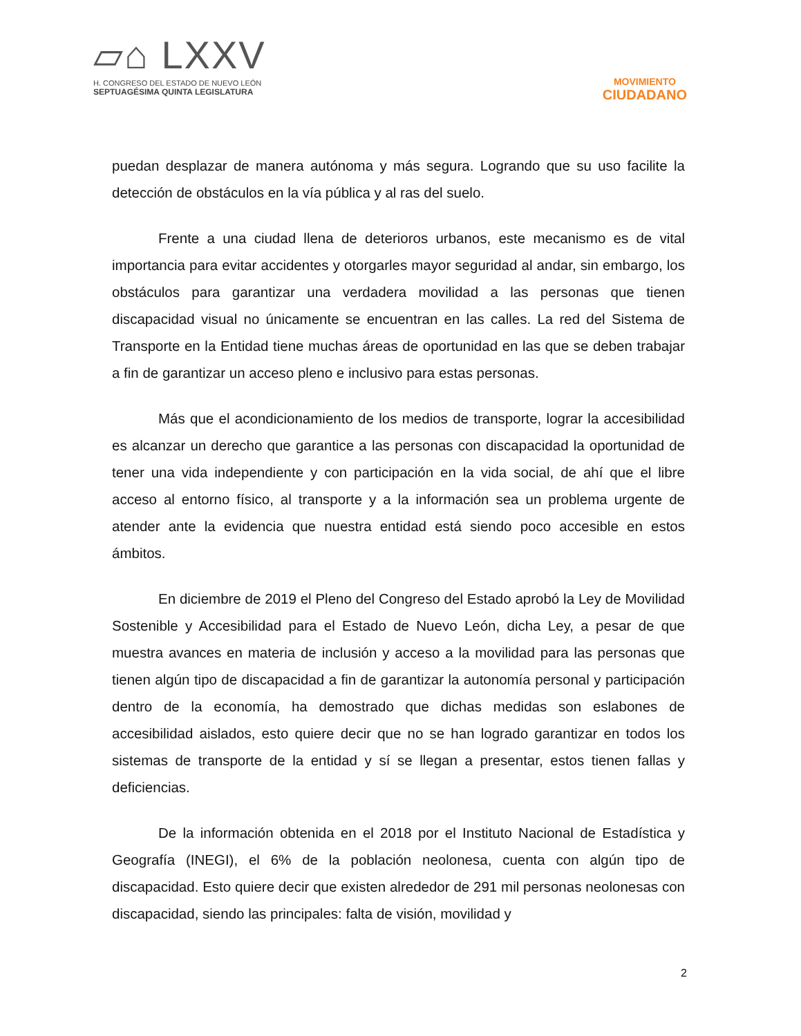▱⌂ LXXV
H. CONGRESO DEL ESTADO DE NUEVO LEÓN
SEPTUAGÉSIMA QUINTA LEGISLATURA
MOVIMIENTO
CIUDADANO
puedan desplazar de manera autónoma y más segura. Logrando que su uso facilite la detección de obstáculos en la vía pública y al ras del suelo.
Frente a una ciudad llena de deterioros urbanos, este mecanismo es de vital importancia para evitar accidentes y otorgarles mayor seguridad al andar, sin embargo, los obstáculos para garantizar una verdadera movilidad a las personas que tienen discapacidad visual no únicamente se encuentran en las calles. La red del Sistema de Transporte en la Entidad tiene muchas áreas de oportunidad en las que se deben trabajar a fin de garantizar un acceso pleno e inclusivo para estas personas.
Más que el acondicionamiento de los medios de transporte, lograr la accesibilidad es alcanzar un derecho que garantice a las personas con discapacidad la oportunidad de tener una vida independiente y con participación en la vida social, de ahí que el libre acceso al entorno físico, al transporte y a la información sea un problema urgente de atender ante la evidencia que nuestra entidad está siendo poco accesible en estos ámbitos.
En diciembre de 2019 el Pleno del Congreso del Estado aprobó la Ley de Movilidad Sostenible y Accesibilidad para el Estado de Nuevo León, dicha Ley, a pesar de que muestra avances en materia de inclusión y acceso a la movilidad para las personas que tienen algún tipo de discapacidad a fin de garantizar la autonomía personal y participación dentro de la economía, ha demostrado que dichas medidas son eslabones de accesibilidad aislados, esto quiere decir que no se han logrado garantizar en todos los sistemas de transporte de la entidad y sí se llegan a presentar, estos tienen fallas y deficiencias.
De la información obtenida en el 2018 por el Instituto Nacional de Estadística y Geografía (INEGI), el 6% de la población neolonesa, cuenta con algún tipo de discapacidad. Esto quiere decir que existen alrededor de 291 mil personas neolonesas con discapacidad, siendo las principales: falta de visión, movilidad y
2